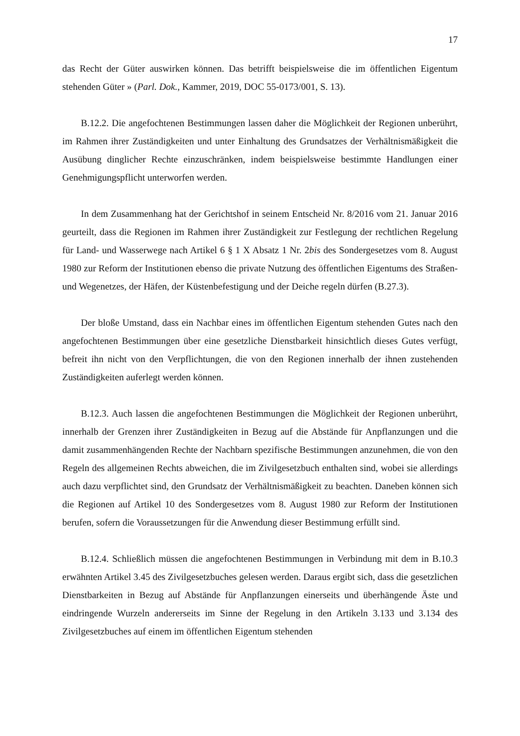17
das Recht der Güter auswirken können. Das betrifft beispielsweise die im öffentlichen Eigentum stehenden Güter » (Parl. Dok., Kammer, 2019, DOC 55-0173/001, S. 13).
B.12.2. Die angefochtenen Bestimmungen lassen daher die Möglichkeit der Regionen unberührt, im Rahmen ihrer Zuständigkeiten und unter Einhaltung des Grundsatzes der Verhältnismäßigkeit die Ausübung dinglicher Rechte einzuschränken, indem beispielsweise bestimmte Handlungen einer Genehmigungspflicht unterworfen werden.
In dem Zusammenhang hat der Gerichtshof in seinem Entscheid Nr. 8/2016 vom 21. Januar 2016 geurteilt, dass die Regionen im Rahmen ihrer Zuständigkeit zur Festlegung der rechtlichen Regelung für Land- und Wasserwege nach Artikel 6 § 1 X Absatz 1 Nr. 2bis des Sondergesetzes vom 8. August 1980 zur Reform der Institutionen ebenso die private Nutzung des öffentlichen Eigentums des Straßen- und Wegenetzes, der Häfen, der Küstenbefestigung und der Deiche regeln dürfen (B.27.3).
Der bloße Umstand, dass ein Nachbar eines im öffentlichen Eigentum stehenden Gutes nach den angefochtenen Bestimmungen über eine gesetzliche Dienstbarkeit hinsichtlich dieses Gutes verfügt, befreit ihn nicht von den Verpflichtungen, die von den Regionen innerhalb der ihnen zustehenden Zuständigkeiten auferlegt werden können.
B.12.3. Auch lassen die angefochtenen Bestimmungen die Möglichkeit der Regionen unberührt, innerhalb der Grenzen ihrer Zuständigkeiten in Bezug auf die Abstände für Anpflanzungen und die damit zusammenhängenden Rechte der Nachbarn spezifische Bestimmungen anzunehmen, die von den Regeln des allgemeinen Rechts abweichen, die im Zivilgesetzbuch enthalten sind, wobei sie allerdings auch dazu verpflichtet sind, den Grundsatz der Verhältnismäßigkeit zu beachten. Daneben können sich die Regionen auf Artikel 10 des Sondergesetzes vom 8. August 1980 zur Reform der Institutionen berufen, sofern die Voraussetzungen für die Anwendung dieser Bestimmung erfüllt sind.
B.12.4. Schließlich müssen die angefochtenen Bestimmungen in Verbindung mit dem in B.10.3 erwähnten Artikel 3.45 des Zivilgesetzbuches gelesen werden. Daraus ergibt sich, dass die gesetzlichen Dienstbarkeiten in Bezug auf Abstände für Anpflanzungen einerseits und überhängende Äste und eindringende Wurzeln andererseits im Sinne der Regelung in den Artikeln 3.133 und 3.134 des Zivilgesetzbuches auf einem im öffentlichen Eigentum stehenden